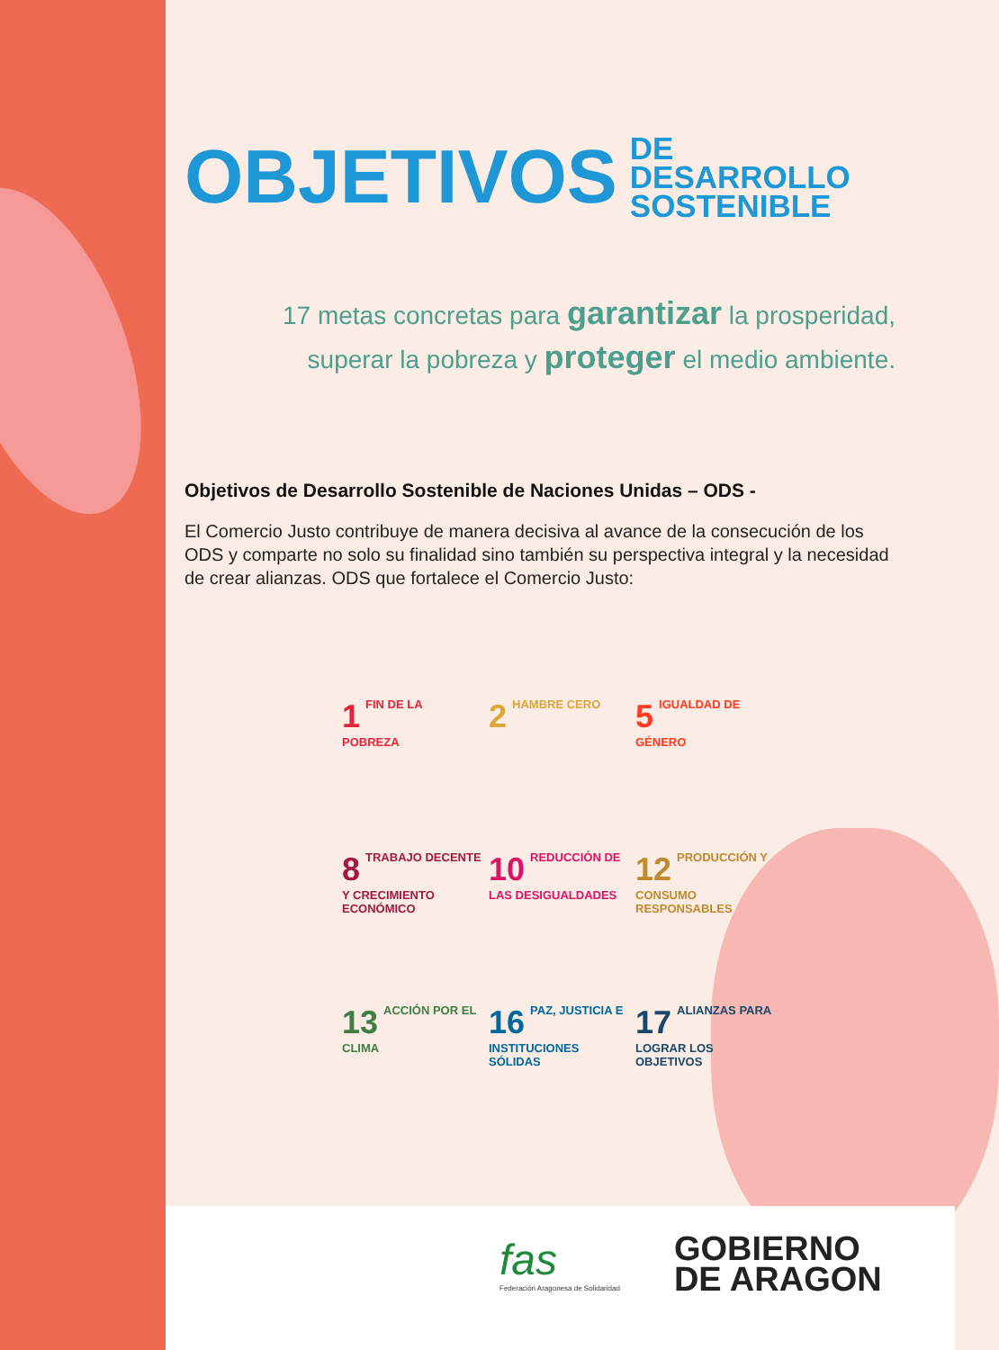OBJETIVOS DE DESARROLLO
SOSTENIBLE
17 metas concretas para garantizar la prosperidad,
superar la pobreza y proteger el medio ambiente.
Objetivos de Desarrollo Sostenible de Naciones Unidas – ODS -
El Comercio Justo contribuye de manera decisiva al avance de la consecución de los ODS y comparte no solo su finalidad sino también su perspectiva integral y la necesidad de crear alianzas. ODS que fortalece el Comercio Justo:
1 FIN DE LA POBREZA
2 HAMBRE CERO
5 IGUALDAD DE GÉNERO
8 TRABAJO DECENTE Y CRECIMIENTO ECONÓMICO
10 REDUCCIÓN DE LAS DESIGUALDADES
12 PRODUCCIÓN Y CONSUMO RESPONSABLES
13 ACCIÓN POR EL CLIMA
16 PAZ, JUSTICIA E INSTITUCIONES SÓLIDAS
17 ALIANZAS PARA LOGRAR LOS OBJETIVOS
fas
Federación Aragonesa de Solidaridad
GOBIERNO
DE ARAGON